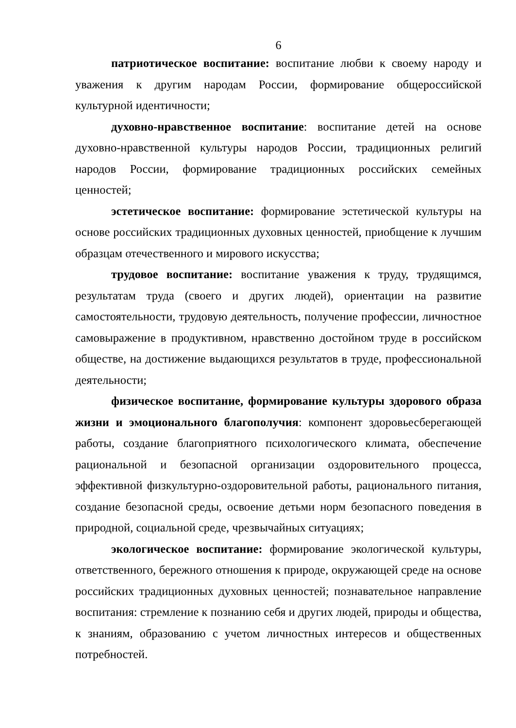6
патриотическое воспитание: воспитание любви к своему народу и уважения к другим народам России, формирование общероссийской культурной идентичности;
духовно-нравственное воспитание: воспитание детей на основе духовно-нравственной культуры народов России, традиционных религий народов России, формирование традиционных российских семейных ценностей;
эстетическое воспитание: формирование эстетической культуры на основе российских традиционных духовных ценностей, приобщение к лучшим образцам отечественного и мирового искусства;
трудовое воспитание: воспитание уважения к труду, трудящимся, результатам труда (своего и других людей), ориентации на развитие самостоятельности, трудовую деятельность, получение профессии, личностное самовыражение в продуктивном, нравственно достойном труде в российском обществе, на достижение выдающихся результатов в труде, профессиональной деятельности;
физическое воспитание, формирование культуры здорового образа жизни и эмоционального благополучия: компонент здоровьесберегающей работы, создание благоприятного психологического климата, обеспечение рациональной и безопасной организации оздоровительного процесса, эффективной физкультурно-оздоровительной работы, рационального питания, создание безопасной среды, освоение детьми норм безопасного поведения в природной, социальной среде, чрезвычайных ситуациях;
экологическое воспитание: формирование экологической культуры, ответственного, бережного отношения к природе, окружающей среде на основе российских традиционных духовных ценностей; познавательное направление воспитания: стремление к познанию себя и других людей, природы и общества, к знаниям, образованию с учетом личностных интересов и общественных потребностей.